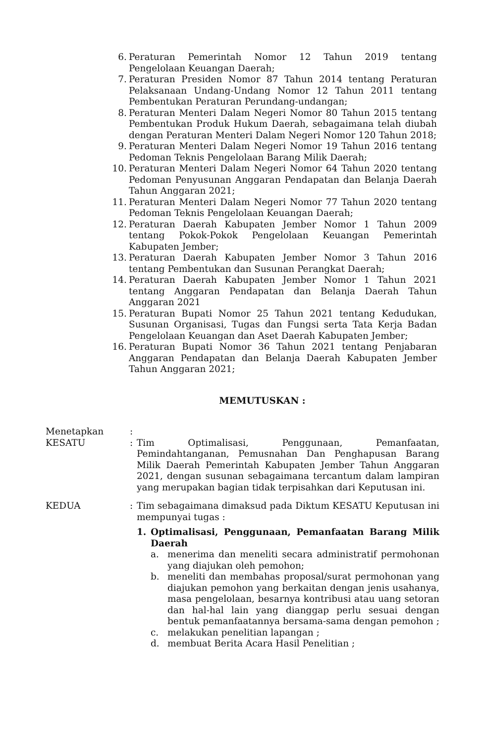6. Peraturan Pemerintah Nomor 12 Tahun 2019 tentang Pengelolaan Keuangan Daerah;
7. Peraturan Presiden Nomor 87 Tahun 2014 tentang Peraturan Pelaksanaan Undang-Undang Nomor 12 Tahun 2011 tentang Pembentukan Peraturan Perundang-undangan;
8. Peraturan Menteri Dalam Negeri Nomor 80 Tahun 2015 tentang Pembentukan Produk Hukum Daerah, sebagaimana telah diubah dengan Peraturan Menteri Dalam Negeri Nomor 120 Tahun 2018;
9. Peraturan Menteri Dalam Negeri Nomor 19 Tahun 2016 tentang Pedoman Teknis Pengelolaan Barang Milik Daerah;
10. Peraturan Menteri Dalam Negeri Nomor 64 Tahun 2020 tentang Pedoman Penyusunan Anggaran Pendapatan dan Belanja Daerah Tahun Anggaran 2021;
11. Peraturan Menteri Dalam Negeri Nomor 77 Tahun 2020 tentang Pedoman Teknis Pengelolaan Keuangan Daerah;
12. Peraturan Daerah Kabupaten Jember Nomor 1 Tahun 2009 tentang Pokok-Pokok Pengelolaan Keuangan Pemerintah Kabupaten Jember;
13. Peraturan Daerah Kabupaten Jember Nomor 3 Tahun 2016 tentang Pembentukan dan Susunan Perangkat Daerah;
14. Peraturan Daerah Kabupaten Jember Nomor 1 Tahun 2021 tentang Anggaran Pendapatan dan Belanja Daerah Tahun Anggaran 2021
15. Peraturan Bupati Nomor 25 Tahun 2021 tentang Kedudukan, Susunan Organisasi, Tugas dan Fungsi serta Tata Kerja Badan Pengelolaan Keuangan dan Aset Daerah Kabupaten Jember;
16. Peraturan Bupati Nomor 36 Tahun 2021 tentang Penjabaran Anggaran Pendapatan dan Belanja Daerah Kabupaten Jember Tahun Anggaran 2021;
MEMUTUSKAN :
Menetapkan
KESATU:
:
Tim Optimalisasi, Penggunaan, Pemanfaatan, Pemindahtanganan, Pemusnahan Dan Penghapusan Barang Milik Daerah Pemerintah Kabupaten Jember Tahun Anggaran 2021, dengan susunan sebagaimana tercantum dalam lampiran yang merupakan bagian tidak terpisahkan dari Keputusan ini.
KEDUA: Tim sebagaimana dimaksud pada Diktum KESATU Keputusan ini mempunyai tugas :
1. Optimalisasi, Penggunaan, Pemanfaatan Barang Milik Daerah
a. menerima dan meneliti secara administratif permohonan yang diajukan oleh pemohon;
b. meneliti dan membahas proposal/surat permohonan yang diajukan pemohon yang berkaitan dengan jenis usahanya, masa pengelolaan, besarnya kontribusi atau uang setoran dan hal-hal lain yang dianggap perlu sesuai dengan bentuk pemanfaatannya bersama-sama dengan pemohon ;
c. melakukan penelitian lapangan ;
d. membuat Berita Acara Hasil Penelitian ;